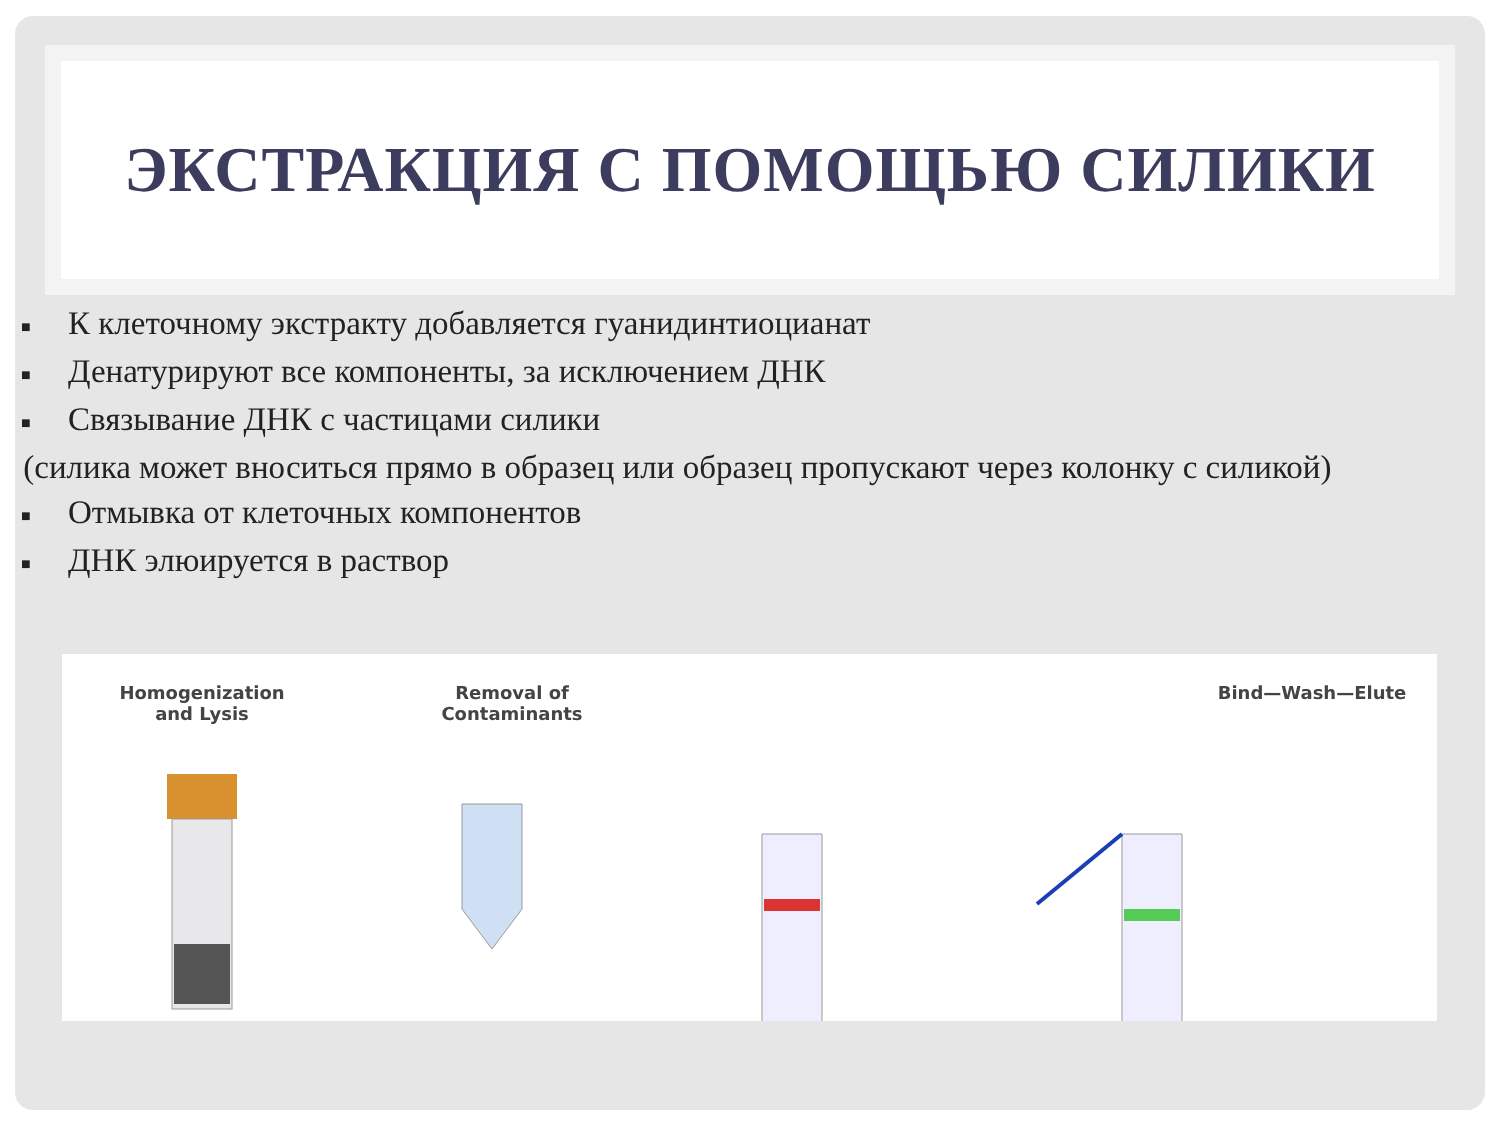ЭКСТРАКЦИЯ С ПОМОЩЬЮ СИЛИКИ
■ К клеточному экстракту добавляется гуанидинтиоцианат
■ Денатурируют все компоненты, за исключением ДНК
■ Связывание ДНК с частицами силики
(силика может вноситься прямо в образец или образец пропускают через колонку с силикой)
■ Отмывка от клеточных компонентов
■ ДНК элюируется в раствор
Homogenization and Lysis
Removal of Contaminants
Bind—Wash—Elute